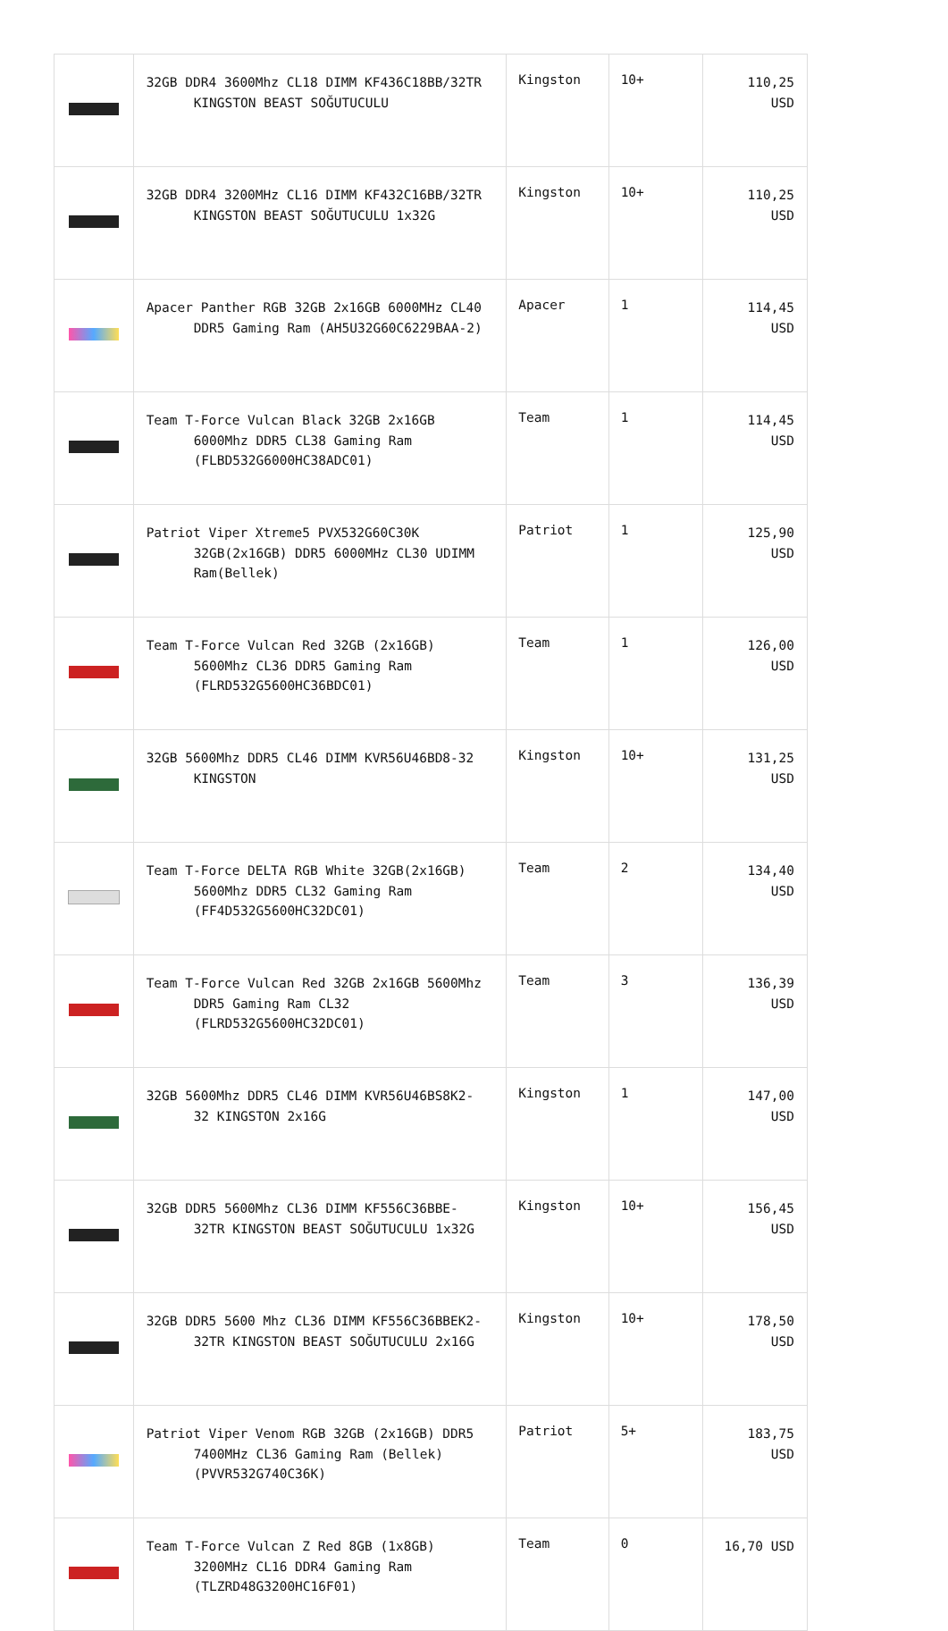| | 32GB DDR4 3600Mhz CL18 DIMM KF436C18BB/32TR KINGSTON BEAST SOĞUTUCULU | Kingston | 10+ | 110,25 USD |
| | 32GB DDR4 3200MHz CL16 DIMM KF432C16BB/32TR KINGSTON BEAST SOĞUTUCULU 1x32G | Kingston | 10+ | 110,25 USD |
| | Apacer Panther RGB 32GB 2x16GB 6000MHz CL40 DDR5 Gaming Ram (AH5U32G60C6229BAA-2) | Apacer | 1 | 114,45 USD |
| | Team T-Force Vulcan Black 32GB 2x16GB 6000Mhz DDR5 CL38 Gaming Ram (FLBD532G6000HC38ADC01) | Team | 1 | 114,45 USD |
| | Patriot Viper Xtreme5 PVX532G60C30K 32GB(2x16GB) DDR5 6000MHz CL30 UDIMM Ram(Bellek) | Patriot | 1 | 125,90 USD |
| | Team T-Force Vulcan Red 32GB (2x16GB) 5600Mhz CL36 DDR5 Gaming Ram (FLRD532G5600HC36BDC01) | Team | 1 | 126,00 USD |
| | 32GB 5600Mhz DDR5 CL46 DIMM KVR56U46BD8-32 KINGSTON | Kingston | 10+ | 131,25 USD |
| | Team T-Force DELTA RGB White 32GB(2x16GB) 5600Mhz DDR5 CL32 Gaming Ram (FF4D532G5600HC32DC01) | Team | 2 | 134,40 USD |
| | Team T-Force Vulcan Red 32GB 2x16GB 5600Mhz DDR5 Gaming Ram CL32 (FLRD532G5600HC32DC01) | Team | 3 | 136,39 USD |
| | 32GB 5600Mhz DDR5 CL46 DIMM KVR56U46BS8K2- 32 KINGSTON 2x16G | Kingston | 1 | 147,00 USD |
| | 32GB DDR5 5600Mhz CL36 DIMM KF556C36BBE- 32TR KINGSTON BEAST SOĞUTUCULU 1x32G | Kingston | 10+ | 156,45 USD |
| | 32GB DDR5 5600 Mhz CL36 DIMM KF556C36BBEK2- 32TR KINGSTON BEAST SOĞUTUCULU 2x16G | Kingston | 10+ | 178,50 USD |
| | Patriot Viper Venom RGB 32GB (2x16GB) DDR5 7400MHz CL36 Gaming Ram (Bellek) (PVVR532G740C36K) | Patriot | 5+ | 183,75 USD |
| | Team T-Force Vulcan Z Red 8GB (1x8GB) 3200MHz CL16 DDR4 Gaming Ram (TLZRD48G3200HC16F01) | Team | 0 | 16,70 USD |